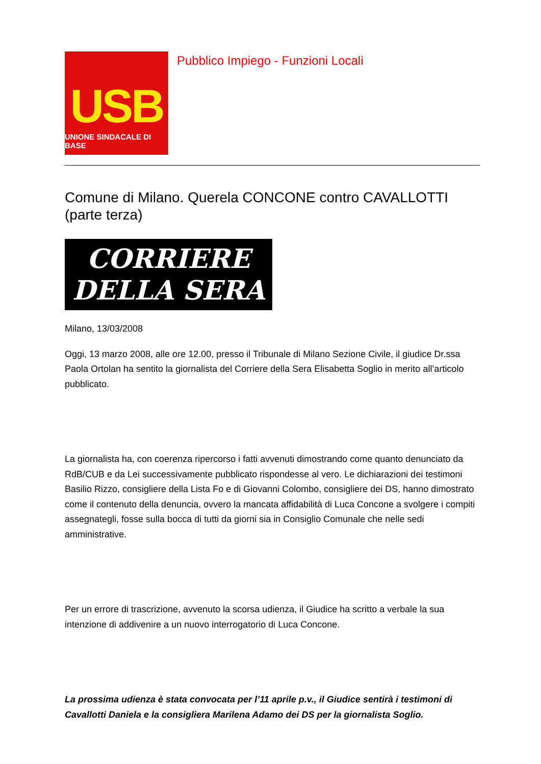USB
UNIONE SINDACALE DI BASE
Pubblico Impiego - Funzioni Locali
Comune di Milano. Querela CONCONE contro CAVALLOTTI (parte terza)
CORRIERE
DELLA SERA
Milano, 13/03/2008
Oggi, 13 marzo 2008, alle ore 12.00, presso il Tribunale di Milano Sezione Civile, il giudice Dr.ssa Paola Ortolan ha sentito la giornalista del Corriere della Sera Elisabetta Soglio in merito all’articolo pubblicato.
La giornalista ha, con coerenza ripercorso i fatti avvenuti dimostrando come quanto denunciato da RdB/CUB e da Lei successivamente pubblicato rispondesse al vero. Le dichiarazioni dei testimoni Basilio Rizzo, consigliere della Lista Fo e di Giovanni Colombo, consigliere dei DS, hanno dimostrato come il contenuto della denuncia, ovvero la mancata affidabilità di Luca Concone a svolgere i compiti assegnategli, fosse sulla bocca di tutti da giorni sia in Consiglio Comunale che nelle sedi amministrative.
Per un errore di trascrizione, avvenuto la scorsa udienza, il Giudice ha scritto a verbale la sua intenzione di addivenire a un nuovo interrogatorio di Luca Concone.
La prossima udienza è stata convocata per l’11 aprile p.v., il Giudice sentirà i testimoni di Cavallotti Daniela e la consigliera Marilena Adamo dei DS per la giornalista Soglio.